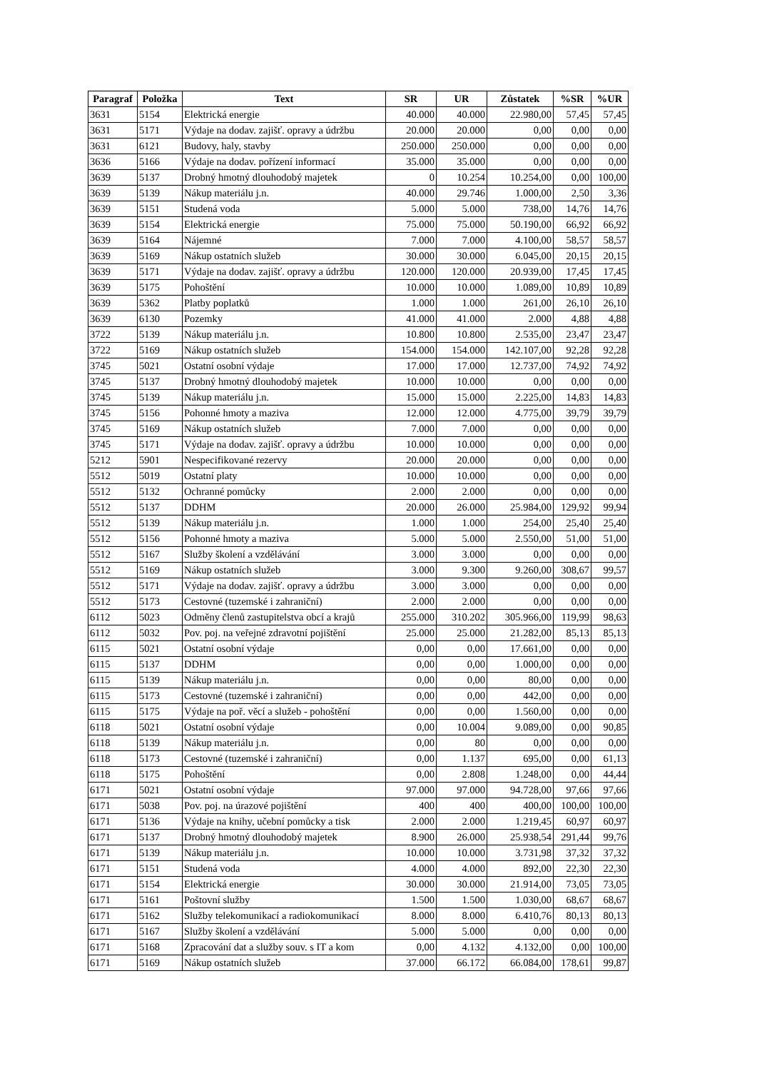| Paragraf | Položka | Text | SR | UR | Zůstatek | %SR | %UR |
| --- | --- | --- | --- | --- | --- | --- | --- |
| 3631 | 5154 | Elektrická energie | 40.000 | 40.000 | 22.980,00 | 57,45 | 57,45 |
| 3631 | 5171 | Výdaje na dodav. zajišť. opravy a údržbu | 20.000 | 20.000 | 0,00 | 0,00 | 0,00 |
| 3631 | 6121 | Budovy, haly, stavby | 250.000 | 250.000 | 0,00 | 0,00 | 0,00 |
| 3636 | 5166 | Výdaje na dodav. pořízení informací | 35.000 | 35.000 | 0,00 | 0,00 | 0,00 |
| 3639 | 5137 | Drobný hmotný dlouhodobý majetek | 0 | 10.254 | 10.254,00 | 0,00 | 100,00 |
| 3639 | 5139 | Nákup materiálu j.n. | 40.000 | 29.746 | 1.000,00 | 2,50 | 3,36 |
| 3639 | 5151 | Studená voda | 5.000 | 5.000 | 738,00 | 14,76 | 14,76 |
| 3639 | 5154 | Elektrická energie | 75.000 | 75.000 | 50.190,00 | 66,92 | 66,92 |
| 3639 | 5164 | Nájemné | 7.000 | 7.000 | 4.100,00 | 58,57 | 58,57 |
| 3639 | 5169 | Nákup ostatních služeb | 30.000 | 30.000 | 6.045,00 | 20,15 | 20,15 |
| 3639 | 5171 | Výdaje na dodav. zajišť. opravy a údržbu | 120.000 | 120.000 | 20.939,00 | 17,45 | 17,45 |
| 3639 | 5175 | Pohoštění | 10.000 | 10.000 | 1.089,00 | 10,89 | 10,89 |
| 3639 | 5362 | Platby poplatků | 1.000 | 1.000 | 261,00 | 26,10 | 26,10 |
| 3639 | 6130 | Pozemky | 41.000 | 41.000 | 2.000 | 4,88 | 4,88 |
| 3722 | 5139 | Nákup materiálu j.n. | 10.800 | 10.800 | 2.535,00 | 23,47 | 23,47 |
| 3722 | 5169 | Nákup ostatních služeb | 154.000 | 154.000 | 142.107,00 | 92,28 | 92,28 |
| 3745 | 5021 | Ostatní osobní výdaje | 17.000 | 17.000 | 12.737,00 | 74,92 | 74,92 |
| 3745 | 5137 | Drobný hmotný dlouhodobý majetek | 10.000 | 10.000 | 0,00 | 0,00 | 0,00 |
| 3745 | 5139 | Nákup materiálu j.n. | 15.000 | 15.000 | 2.225,00 | 14,83 | 14,83 |
| 3745 | 5156 | Pohonné hmoty a maziva | 12.000 | 12.000 | 4.775,00 | 39,79 | 39,79 |
| 3745 | 5169 | Nákup ostatních služeb | 7.000 | 7.000 | 0,00 | 0,00 | 0,00 |
| 3745 | 5171 | Výdaje na dodav. zajišť. opravy a údržbu | 10.000 | 10.000 | 0,00 | 0,00 | 0,00 |
| 5212 | 5901 | Nespecifikované rezervy | 20.000 | 20.000 | 0,00 | 0,00 | 0,00 |
| 5512 | 5019 | Ostatní platy | 10.000 | 10.000 | 0,00 | 0,00 | 0,00 |
| 5512 | 5132 | Ochranné pomůcky | 2.000 | 2.000 | 0,00 | 0,00 | 0,00 |
| 5512 | 5137 | DDHM | 20.000 | 26.000 | 25.984,00 | 129,92 | 99,94 |
| 5512 | 5139 | Nákup materiálu j.n. | 1.000 | 1.000 | 254,00 | 25,40 | 25,40 |
| 5512 | 5156 | Pohonné hmoty a maziva | 5.000 | 5.000 | 2.550,00 | 51,00 | 51,00 |
| 5512 | 5167 | Služby školení a vzdělávání | 3.000 | 3.000 | 0,00 | 0,00 | 0,00 |
| 5512 | 5169 | Nákup ostatních služeb | 3.000 | 9.300 | 9.260,00 | 308,67 | 99,57 |
| 5512 | 5171 | Výdaje na dodav. zajišť. opravy a údržbu | 3.000 | 3.000 | 0,00 | 0,00 | 0,00 |
| 5512 | 5173 | Cestovné (tuzemské i zahraniční) | 2.000 | 2.000 | 0,00 | 0,00 | 0,00 |
| 6112 | 5023 | Odměny členů zastupitelstva obcí a krajů | 255.000 | 310.202 | 305.966,00 | 119,99 | 98,63 |
| 6112 | 5032 | Pov. poj. na veřejné zdravotní pojištění | 25.000 | 25.000 | 21.282,00 | 85,13 | 85,13 |
| 6115 | 5021 | Ostatní osobní výdaje | 0,00 | 0,00 | 17.661,00 | 0,00 | 0,00 |
| 6115 | 5137 | DDHM | 0,00 | 0,00 | 1.000,00 | 0,00 | 0,00 |
| 6115 | 5139 | Nákup materiálu j.n. | 0,00 | 0,00 | 80,00 | 0,00 | 0,00 |
| 6115 | 5173 | Cestovné (tuzemské i zahraniční) | 0,00 | 0,00 | 442,00 | 0,00 | 0,00 |
| 6115 | 5175 | Výdaje na poř. věcí a služeb - pohoštění | 0,00 | 0,00 | 1.560,00 | 0,00 | 0,00 |
| 6118 | 5021 | Ostatní osobní výdaje | 0,00 | 10.004 | 9.089,00 | 0,00 | 90,85 |
| 6118 | 5139 | Nákup materiálu j.n. | 0,00 | 80 | 0,00 | 0,00 | 0,00 |
| 6118 | 5173 | Cestovné (tuzemské i zahraniční) | 0,00 | 1.137 | 695,00 | 0,00 | 61,13 |
| 6118 | 5175 | Pohoštění | 0,00 | 2.808 | 1.248,00 | 0,00 | 44,44 |
| 6171 | 5021 | Ostatní osobní výdaje | 97.000 | 97.000 | 94.728,00 | 97,66 | 97,66 |
| 6171 | 5038 | Pov. poj. na úrazové pojištění | 400 | 400 | 400,00 | 100,00 | 100,00 |
| 6171 | 5136 | Výdaje na knihy, učební pomůcky a tisk | 2.000 | 2.000 | 1.219,45 | 60,97 | 60,97 |
| 6171 | 5137 | Drobný hmotný dlouhodobý majetek | 8.900 | 26.000 | 25.938,54 | 291,44 | 99,76 |
| 6171 | 5139 | Nákup materiálu j.n. | 10.000 | 10.000 | 3.731,98 | 37,32 | 37,32 |
| 6171 | 5151 | Studená voda | 4.000 | 4.000 | 892,00 | 22,30 | 22,30 |
| 6171 | 5154 | Elektrická energie | 30.000 | 30.000 | 21.914,00 | 73,05 | 73,05 |
| 6171 | 5161 | Poštovní služby | 1.500 | 1.500 | 1.030,00 | 68,67 | 68,67 |
| 6171 | 5162 | Služby telekomunikací a radiokomunikací | 8.000 | 8.000 | 6.410,76 | 80,13 | 80,13 |
| 6171 | 5167 | Služby školení a vzdělávání | 5.000 | 5.000 | 0,00 | 0,00 | 0,00 |
| 6171 | 5168 | Zpracování dat a služby souv. s IT a kom | 0,00 | 4.132 | 4.132,00 | 0,00 | 100,00 |
| 6171 | 5169 | Nákup ostatních služeb | 37.000 | 66.172 | 66.084,00 | 178,61 | 99,87 |